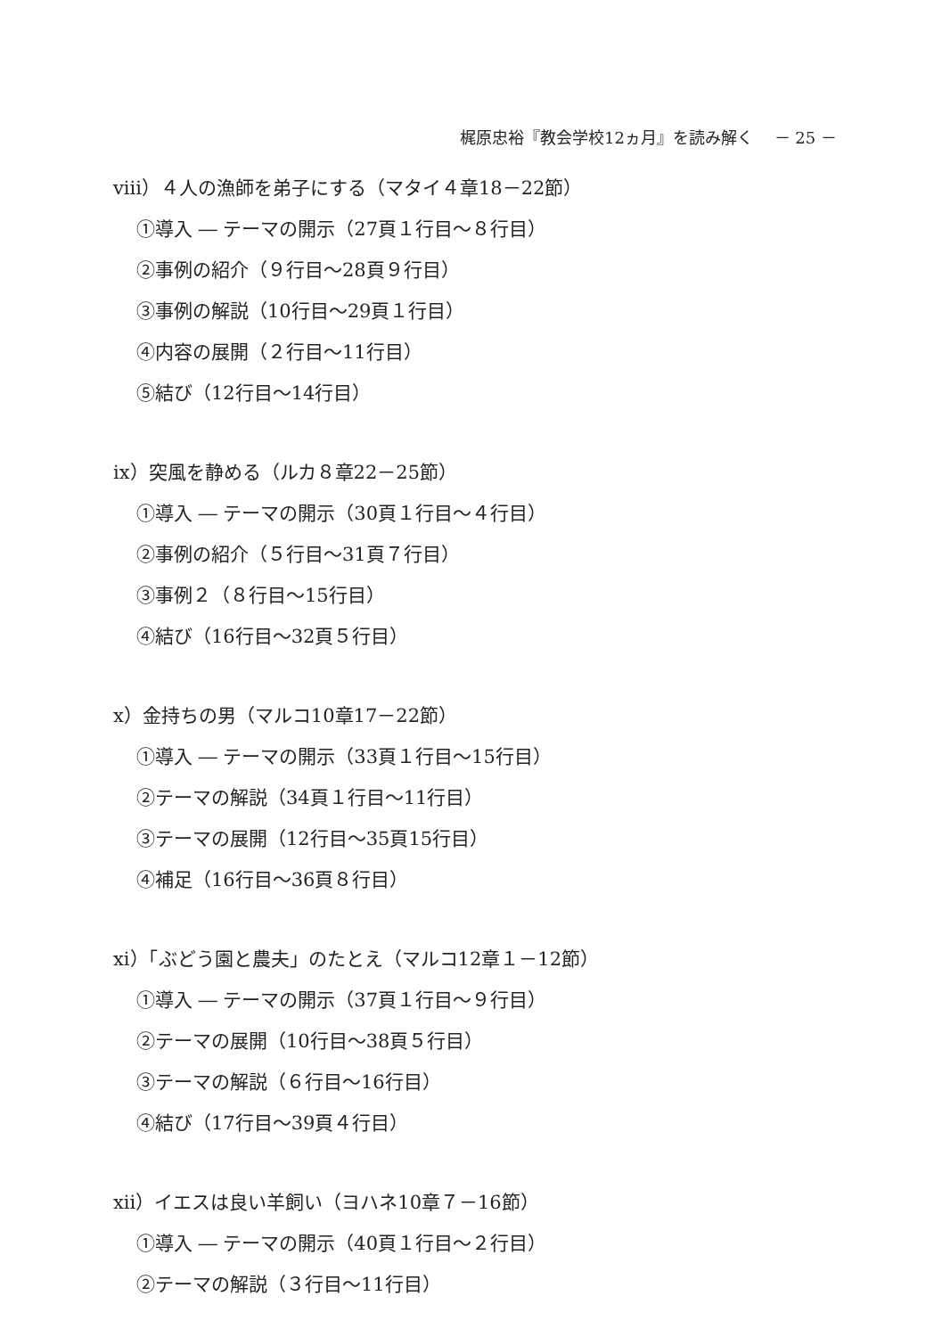梶原忠裕『教会学校12ヵ月』を読み解く　 － 25 －
viii）４人の漁師を弟子にする（マタイ４章18－22節）
①導入 ― テーマの開示（27頁１行目～８行目）
②事例の紹介（９行目～28頁９行目）
③事例の解説（10行目～29頁１行目）
④内容の展開（２行目～11行目）
⑤結び（12行目～14行目）
ix）突風を静める（ルカ８章22－25節）
①導入 ― テーマの開示（30頁１行目～４行目）
②事例の紹介（５行目～31頁７行目）
③事例２（８行目～15行目）
④結び（16行目～32頁５行目）
x）金持ちの男（マルコ10章17－22節）
①導入 ― テーマの開示（33頁１行目～15行目）
②テーマの解説（34頁１行目～11行目）
③テーマの展開（12行目～35頁15行目）
④補足（16行目～36頁８行目）
xi）「ぶどう園と農夫」のたとえ（マルコ12章１－12節）
①導入 ― テーマの開示（37頁１行目～９行目）
②テーマの展開（10行目～38頁５行目）
③テーマの解説（６行目～16行目）
④結び（17行目～39頁４行目）
xii）イエスは良い羊飼い（ヨハネ10章７－16節）
①導入 ― テーマの開示（40頁１行目～２行目）
②テーマの解説（３行目～11行目）